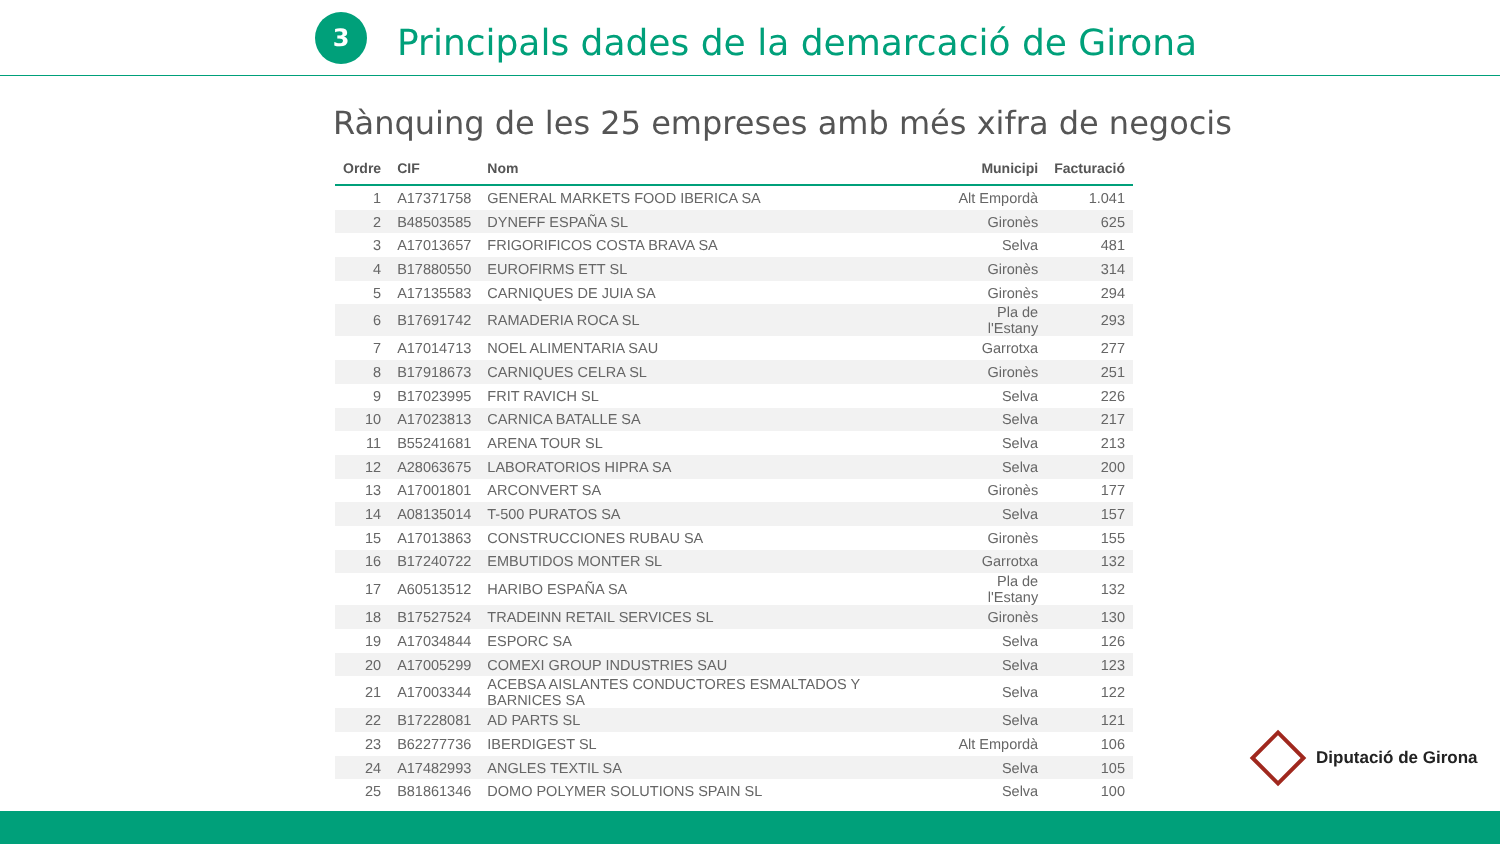3
Principals dades de la demarcació de Girona
Rànquing de les 25 empreses amb més xifra de negocis
| Ordre | CIF | Nom | Municipi | Facturació |
| --- | --- | --- | --- | --- |
| 1 | A17371758 | GENERAL MARKETS FOOD IBERICA SA | Alt Empordà | 1.041 |
| 2 | B48503585 | DYNEFF ESPAÑA SL | Gironès | 625 |
| 3 | A17013657 | FRIGORIFICOS COSTA BRAVA SA | Selva | 481 |
| 4 | B17880550 | EUROFIRMS ETT SL | Gironès | 314 |
| 5 | A17135583 | CARNIQUES DE JUIA SA | Gironès | 294 |
| 6 | B17691742 | RAMADERIA ROCA SL | Pla de l'Estany | 293 |
| 7 | A17014713 | NOEL ALIMENTARIA SAU | Garrotxa | 277 |
| 8 | B17918673 | CARNIQUES CELRA SL | Gironès | 251 |
| 9 | B17023995 | FRIT RAVICH SL | Selva | 226 |
| 10 | A17023813 | CARNICA BATALLE SA | Selva | 217 |
| 11 | B55241681 | ARENA TOUR SL | Selva | 213 |
| 12 | A28063675 | LABORATORIOS HIPRA SA | Selva | 200 |
| 13 | A17001801 | ARCONVERT SA | Gironès | 177 |
| 14 | A08135014 | T-500 PURATOS SA | Selva | 157 |
| 15 | A17013863 | CONSTRUCCIONES RUBAU SA | Gironès | 155 |
| 16 | B17240722 | EMBUTIDOS MONTER SL | Garrotxa | 132 |
| 17 | A60513512 | HARIBO ESPAÑA SA | Pla de l'Estany | 132 |
| 18 | B17527524 | TRADEINN RETAIL SERVICES SL | Gironès | 130 |
| 19 | A17034844 | ESPORC SA | Selva | 126 |
| 20 | A17005299 | COMEXI GROUP INDUSTRIES SAU | Selva | 123 |
| 21 | A17003344 | ACEBSA AISLANTES CONDUCTORES ESMALTADOS Y BARNICES SA | Selva | 122 |
| 22 | B17228081 | AD PARTS SL | Selva | 121 |
| 23 | B62277736 | IBERDIGEST SL | Alt Empordà | 106 |
| 24 | A17482993 | ANGLES TEXTIL SA | Selva | 105 |
| 25 | B81861346 | DOMO POLYMER SOLUTIONS SPAIN SL | Selva | 100 |
Diputació de Girona